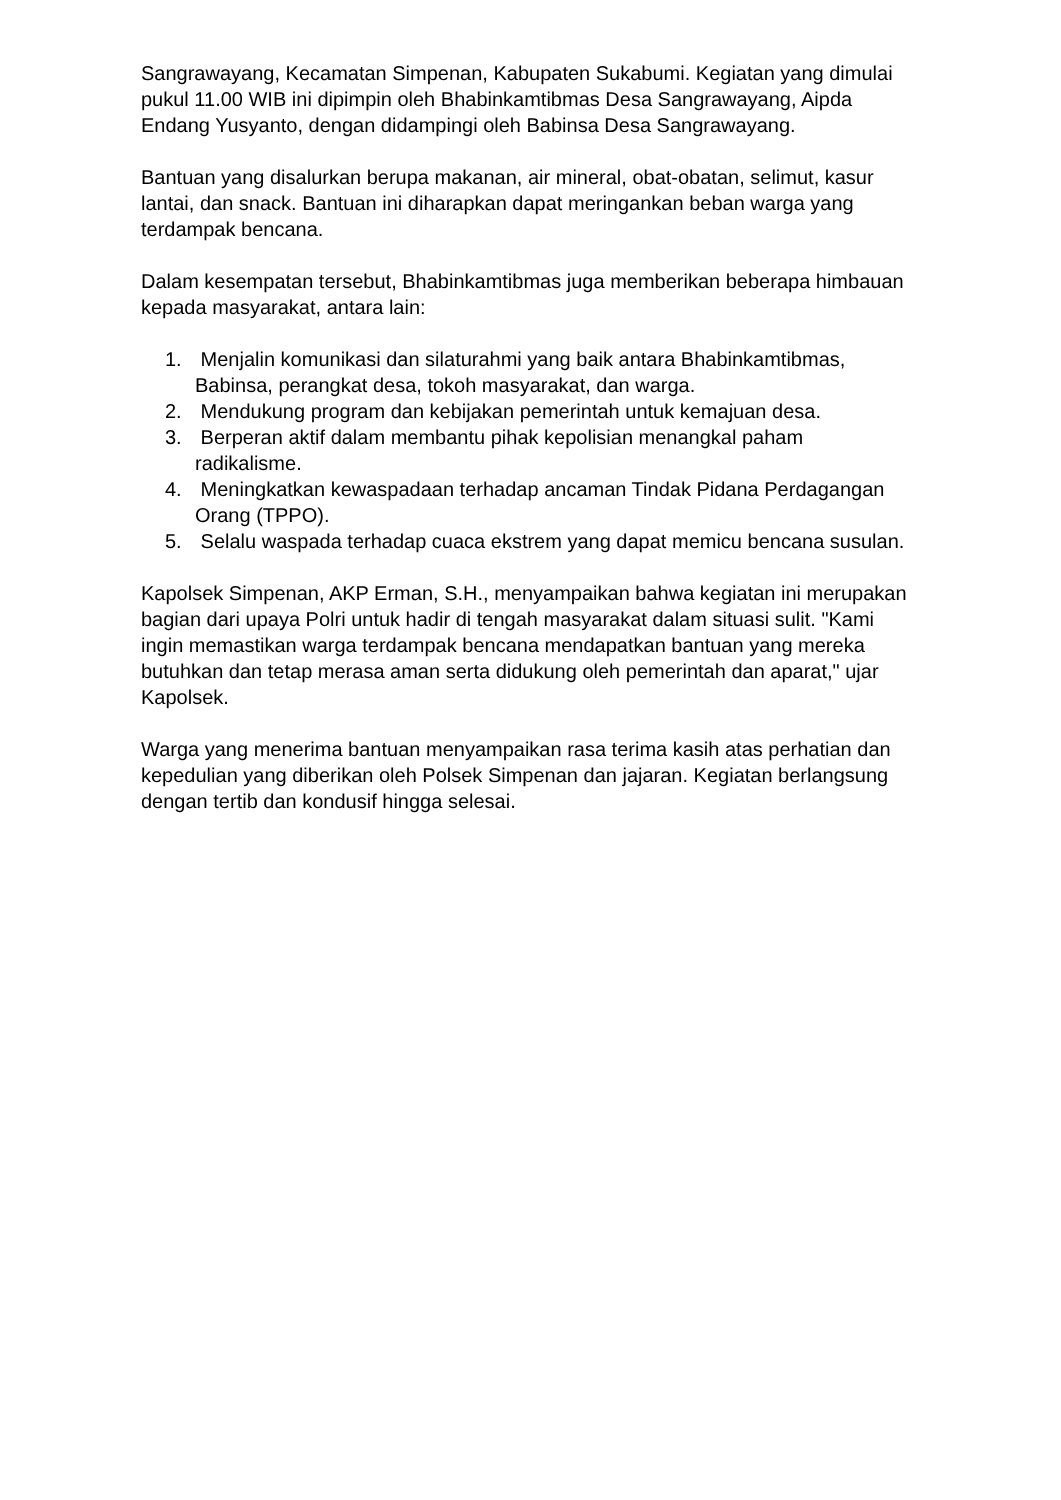Sangrawayang, Kecamatan Simpenan, Kabupaten Sukabumi. Kegiatan yang dimulai pukul 11.00 WIB ini dipimpin oleh Bhabinkamtibmas Desa Sangrawayang, Aipda Endang Yusyanto, dengan didampingi oleh Babinsa Desa Sangrawayang.
Bantuan yang disalurkan berupa makanan, air mineral, obat-obatan, selimut, kasur lantai, dan snack. Bantuan ini diharapkan dapat meringankan beban warga yang terdampak bencana.
Dalam kesempatan tersebut, Bhabinkamtibmas juga memberikan beberapa himbauan kepada masyarakat, antara lain:
1. Menjalin komunikasi dan silaturahmi yang baik antara Bhabinkamtibmas, Babinsa, perangkat desa, tokoh masyarakat, dan warga.
2. Mendukung program dan kebijakan pemerintah untuk kemajuan desa.
3. Berperan aktif dalam membantu pihak kepolisian menangkal paham radikalisme.
4. Meningkatkan kewaspadaan terhadap ancaman Tindak Pidana Perdagangan Orang (TPPO).
5. Selalu waspada terhadap cuaca ekstrem yang dapat memicu bencana susulan.
Kapolsek Simpenan, AKP Erman, S.H., menyampaikan bahwa kegiatan ini merupakan bagian dari upaya Polri untuk hadir di tengah masyarakat dalam situasi sulit. "Kami ingin memastikan warga terdampak bencana mendapatkan bantuan yang mereka butuhkan dan tetap merasa aman serta didukung oleh pemerintah dan aparat," ujar Kapolsek.
Warga yang menerima bantuan menyampaikan rasa terima kasih atas perhatian dan kepedulian yang diberikan oleh Polsek Simpenan dan jajaran. Kegiatan berlangsung dengan tertib dan kondusif hingga selesai.